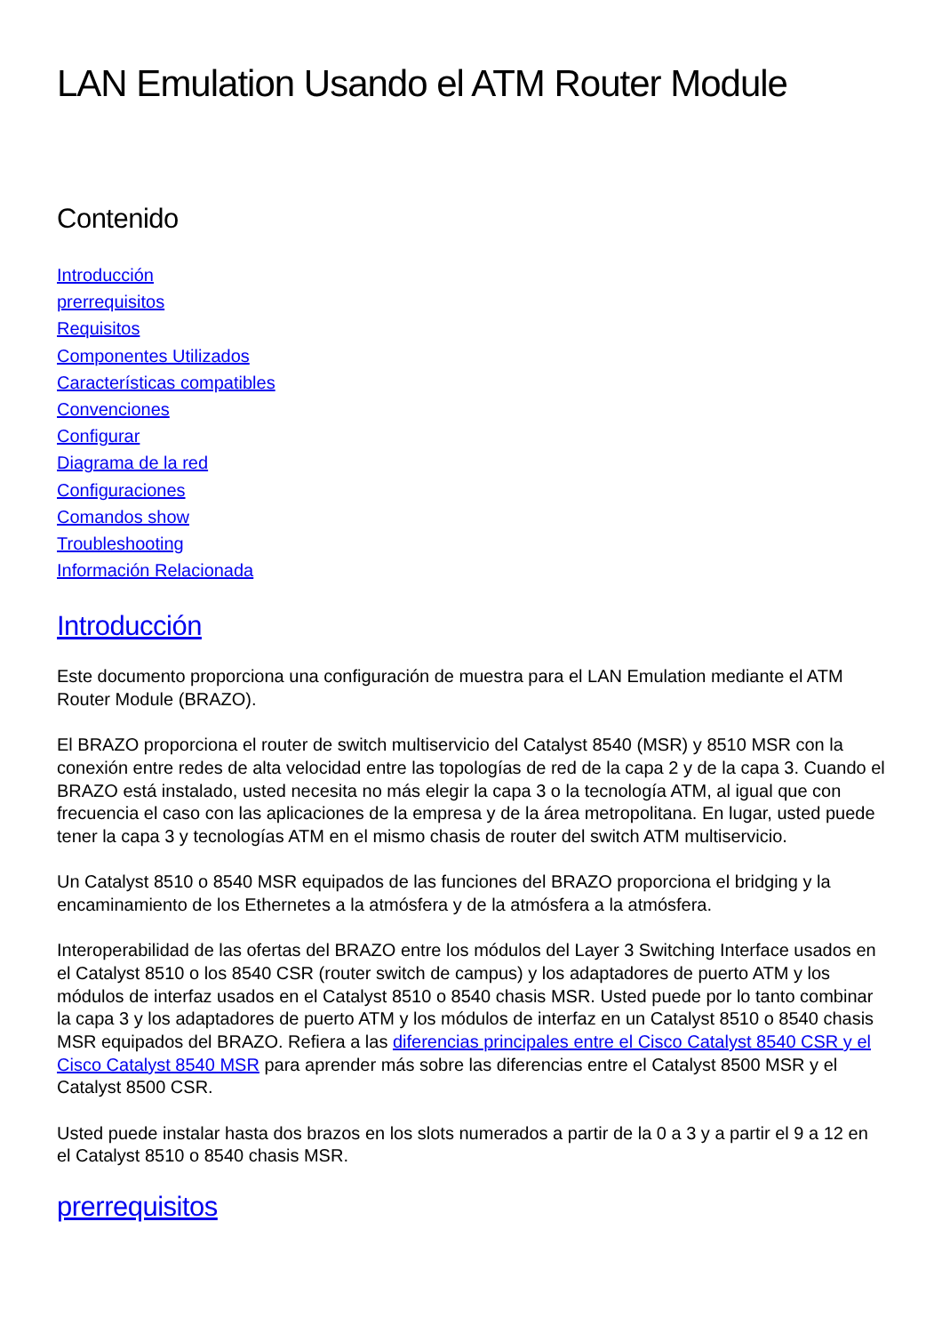LAN Emulation Usando el ATM Router Module
Contenido
Introducción
prerrequisitos
Requisitos
Componentes Utilizados
Características compatibles
Convenciones
Configurar
Diagrama de la red
Configuraciones
Comandos show
Troubleshooting
Información Relacionada
Introducción
Este documento proporciona una configuración de muestra para el LAN Emulation mediante el ATM Router Module (BRAZO).
El BRAZO proporciona el router de switch multiservicio del Catalyst 8540 (MSR) y 8510 MSR con la conexión entre redes de alta velocidad entre las topologías de red de la capa 2 y de la capa 3. Cuando el BRAZO está instalado, usted necesita no más elegir la capa 3 o la tecnología ATM, al igual que con frecuencia el caso con las aplicaciones de la empresa y de la área metropolitana. En lugar, usted puede tener la capa 3 y tecnologías ATM en el mismo chasis de router del switch ATM multiservicio.
Un Catalyst 8510 o 8540 MSR equipados de las funciones del BRAZO proporciona el bridging y la encaminamiento de los Ethernetes a la atmósfera y de la atmósfera a la atmósfera.
Interoperabilidad de las ofertas del BRAZO entre los módulos del Layer 3 Switching Interface usados en el Catalyst 8510 o los 8540 CSR (router switch de campus) y los adaptadores de puerto ATM y los módulos de interfaz usados en el Catalyst 8510 o 8540 chasis MSR. Usted puede por lo tanto combinar la capa 3 y los adaptadores de puerto ATM y los módulos de interfaz en un Catalyst 8510 o 8540 chasis MSR equipados del BRAZO. Refiera a las diferencias principales entre el Cisco Catalyst 8540 CSR y el Cisco Catalyst 8540 MSR para aprender más sobre las diferencias entre el Catalyst 8500 MSR y el Catalyst 8500 CSR.
Usted puede instalar hasta dos brazos en los slots numerados a partir de la 0 a 3 y a partir el 9 a 12 en el Catalyst 8510 o 8540 chasis MSR.
prerrequisitos